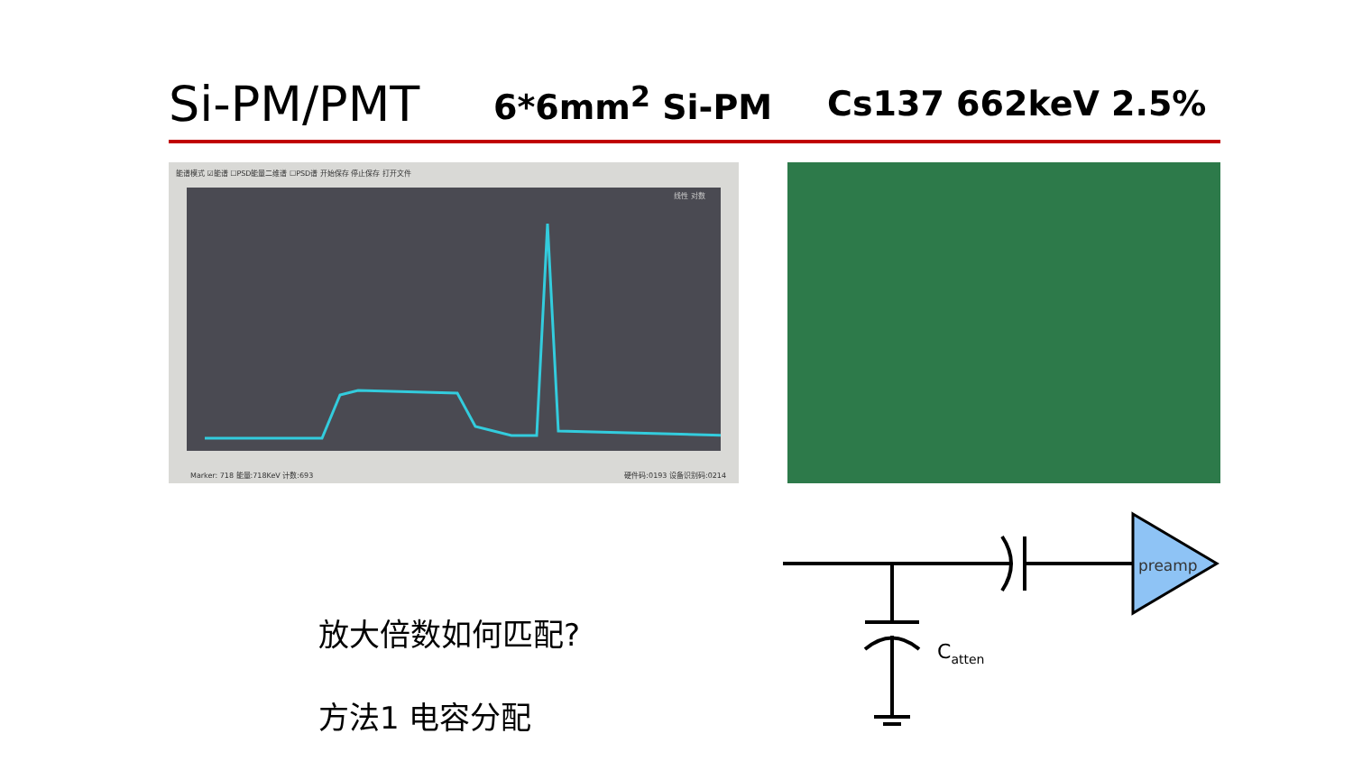Si-PM/PMT 6*6mm<sup>2</sup> Si-PM Cs137 662keV 2.5%
能谱模式 ☑能谱 ☐PSD能量二维谱 ☐PSD谱 开始保存 停止保存 打开文件
线性 对数
Marker: 718 能量:718KeV 计数:693 硬件码:0193 设备识别码:0214
放大倍数如何匹配?
方法1 电容分配
preamp
Catten